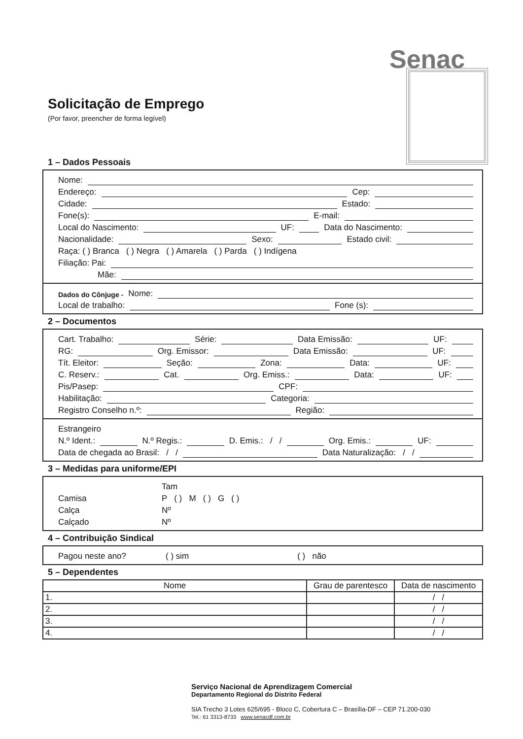Senac
Solicitação de Emprego
(Por favor, preencher de forma legível)
1 – Dados Pessoais
Nome:
Endereço: Cep:
Cidade: Estado:
Fone(s): E-mail:
Local do Nascimento: UF: Data do Nascimento:
Nacionalidade: Sexo: Estado civil:
Raça: ( ) Branca ( ) Negra ( ) Amarela ( ) Parda ( ) Indígena
Filiação: Pai:
Mãe:
Dados do Cônjuge - Nome:
Local de trabalho: Fone (s):
2 – Documentos
Cart. Trabalho: Série: Data Emissão: UF:
RG: Org. Emissor: Data Emissão: UF:
Tít. Eleitor: Seção: Zona: Data: UF:
C. Reserv.: Cat. Org. Emiss.: Data: UF:
Pis/Pasep: CPF:
Habilitação: Categoria:
Registro Conselho n.º: Região:
Estrangeiro
N.º Ident.: N.º Regis.: D. Emis.: / / Org. Emis.: UF:
Data de chegada ao Brasil: / / Data Naturalização: / /
3 – Medidas para uniforme/EPI
Tam
Camisa P ( ) M ( ) G ( )
Calça Nº
Calçado Nº
4 – Contribuição Sindical
Pagou neste ano? ( ) sim ( ) não
5 – Dependentes
| Nome | Grau de parentesco | Data de nascimento |
| --- | --- | --- |
| 1. | | / / |
| 2. | | / / |
| 3. | | / / |
| 4. | | / / |
Serviço Nacional de Aprendizagem Comercial
Departamento Regional do Distrito Federal
SIA Trecho 3 Lotes 625/695 - Bloco C, Cobertura C – Brasília-DF – CEP 71.200-030
Tel.: 61 3313-8733 www.senacdf.com.br